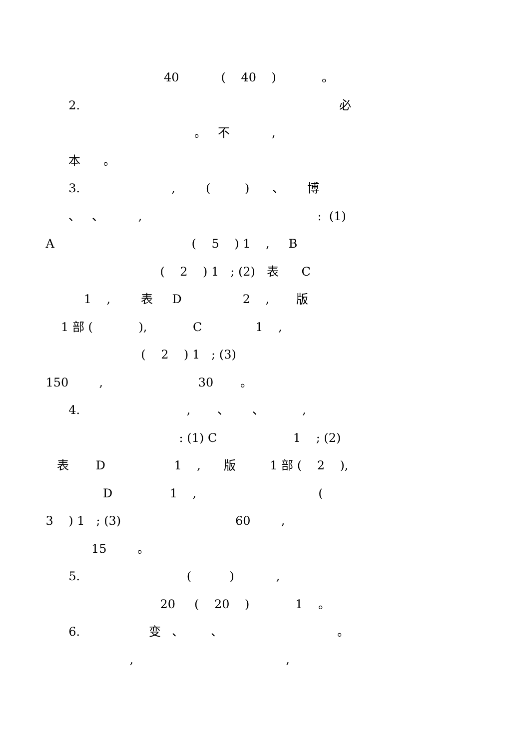40 ( 40 ) 。
2. 必
。 不 ,
本 。
3. , ( ) 、 博
、 、 , : (1)
A ( 5 ) 1 , B
( 2 ) 1 ; (2) 表 C
1 , 表 D 2 , 版
1 部 ( ), C 1 ,
( 2 ) 1 ; (3)
150 , 30 。
4. , 、 、 ,
: (1) C 1 ; (2)
表 D 1 , 版 1 部 ( 2 ),
D 1 , (
3 ) 1 ; (3) 60 ,
15 。
5. ( ) ,
20 ( 20 ) 1 。
6. 变 、 、 。
, ,